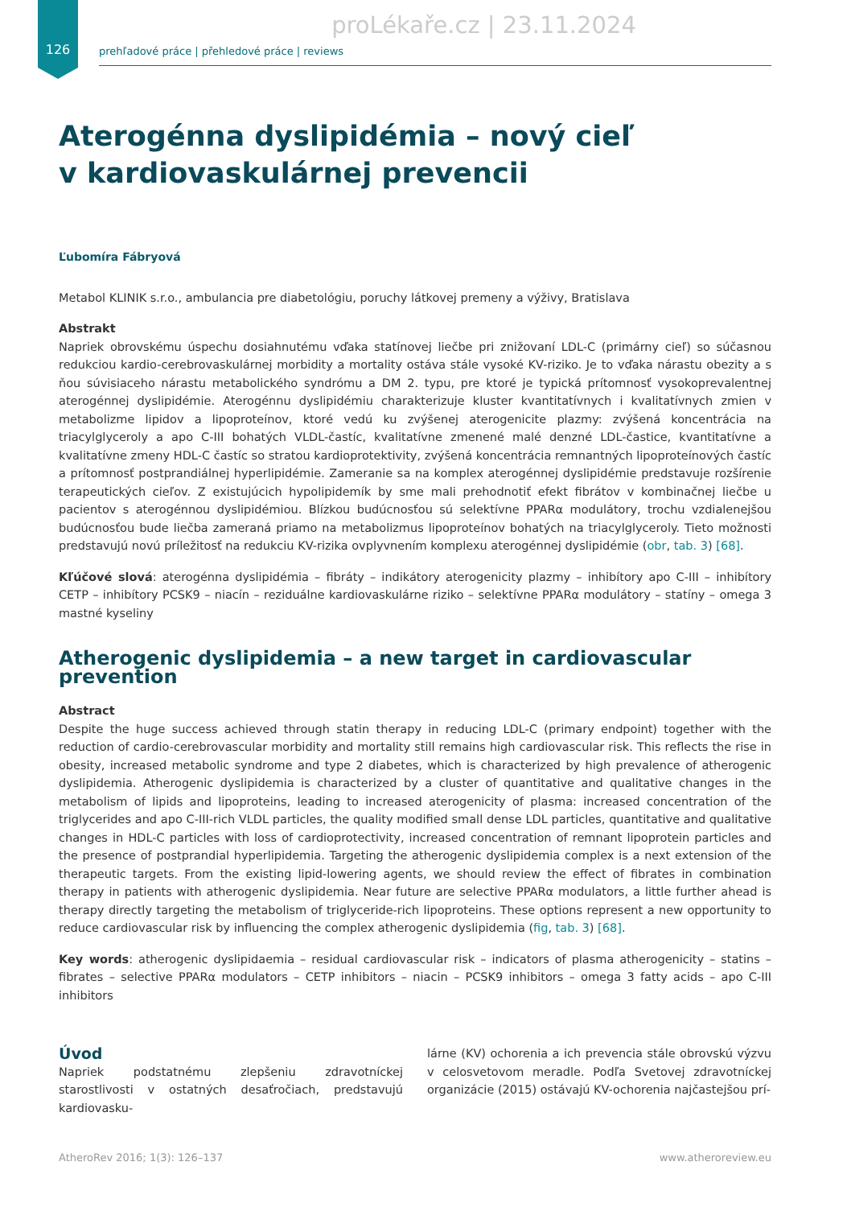proLékaře.cz | 23.11.2024
126
prehľadové práce | přehledové práce | reviews
Aterogénna dyslipidémia – nový cieľ
v kardiovaskulárnej prevencii
Ľubomíra Fábryová
Metabol KLINIK s.r.o., ambulancia pre diabetológiu, poruchy látkovej premeny a výživy, Bratislava
Abstrakt
Napriek obrovskému úspechu dosiahnutému vďaka statínovej liečbe pri znižovaní LDL-C (primárny cieľ) so súčasnou redukciou kardio-cerebrovaskulárnej morbidity a mortality ostáva stále vysoké KV-riziko. Je to vďaka nárastu obezity a s ňou súvisiaceho nárastu metabolického syndrómu a DM 2. typu, pre ktoré je typická prítomnosť vysokoprevalentnej aterogénnej dyslipidémie. Aterogénnu dyslipidémiu charakterizuje kluster kvantitatívnych i kvalitatívnych zmien v metabolizme lipidov a lipoproteínov, ktoré vedú ku zvýšenej aterogenicite plazmy: zvýšená koncentrácia na triacylglyceroly a apo C-III bohatých VLDL-častíc, kvalitatívne zmenené malé denzné LDL-častice, kvantitatívne a kvalitatívne zmeny HDL-C častíc so stratou kardioprotektivity, zvýšená koncentrácia remnantných lipoproteínových častíc a prítomnosť postprandiálnej hyperlipidémie. Zameranie sa na komplex aterogénnej dyslipidémie predstavuje rozšírenie terapeutických cieľov. Z existujúcich hypolipidemík by sme mali prehodnotiť efekt fibrátov v kombinačnej liečbe u pacientov s aterogénnou dyslipidémiou. Blízkou budúcnosťou sú selektívne PPARα modulátory, trochu vzdialenejšou budúcnosťou bude liečba zameraná priamo na metabolizmus lipoproteínov bohatých na triacylglyceroly. Tieto možnosti predstavujú novú príležitosť na redukciu KV-rizika ovplyvnením komplexu aterogénnej dyslipidémie (obr, tab. 3) [68].
Kľúčové slová: aterogénna dyslipidémia – fibráty – indikátory aterogenicity plazmy – inhibítory apo C-III – inhibítory CETP – inhibítory PCSK9 – niacín – reziduálne kardiovaskulárne riziko – selektívne PPARα modulátory – statíny – omega 3 mastné kyseliny
Atherogenic dyslipidemia – a new target in cardiovascular prevention
Abstract
Despite the huge success achieved through statin therapy in reducing LDL-C (primary endpoint) together with the reduction of cardio-cerebrovascular morbidity and mortality still remains high cardiovascular risk. This reflects the rise in obesity, increased metabolic syndrome and type 2 diabetes, which is characterized by high prevalence of atherogenic dyslipidemia. Atherogenic dyslipidemia is characterized by a cluster of quantitative and qualitative changes in the metabolism of lipids and lipoproteins, leading to increased aterogenicity of plasma: increased concentration of the triglycerides and apo C-III-rich VLDL particles, the quality modified small dense LDL particles, quantitative and qualitative changes in HDL-C particles with loss of cardioprotectivity, increased concentration of remnant lipoprotein particles and the presence of postprandial hyperlipidemia. Targeting the atherogenic dyslipidemia complex is a next extension of the therapeutic targets. From the existing lipid-lowering agents, we should review the effect of fibrates in combination therapy in patients with atherogenic dyslipidemia. Near future are selective PPARα modulators, a little further ahead is therapy directly targeting the metabolism of triglyceride-rich lipoproteins. These options represent a new opportunity to reduce cardiovascular risk by influencing the complex atherogenic dyslipidemia (fig, tab. 3) [68].
Key words: atherogenic dyslipidaemia – residual cardiovascular risk – indicators of plasma atherogenicity – statins – fibrates – selective PPARα modulators – CETP inhibitors – niacin – PCSK9 inhibitors – omega 3 fatty acids – apo C-III inhibitors
Úvod
Napriek podstatnému zlepšeniu zdravotníckej starostlivosti v ostatných desaťročiach, predstavujú kardiovasku-
lárne (KV) ochorenia a ich prevencia stále obrovskú výzvu v celosvetovom meradle. Podľa Svetovej zdravotníckej organizácie (2015) ostávajú KV-ochorenia najčastejšou prí-
AtheroRev 2016; 1(3): 126–137 www.atheroreview.eu